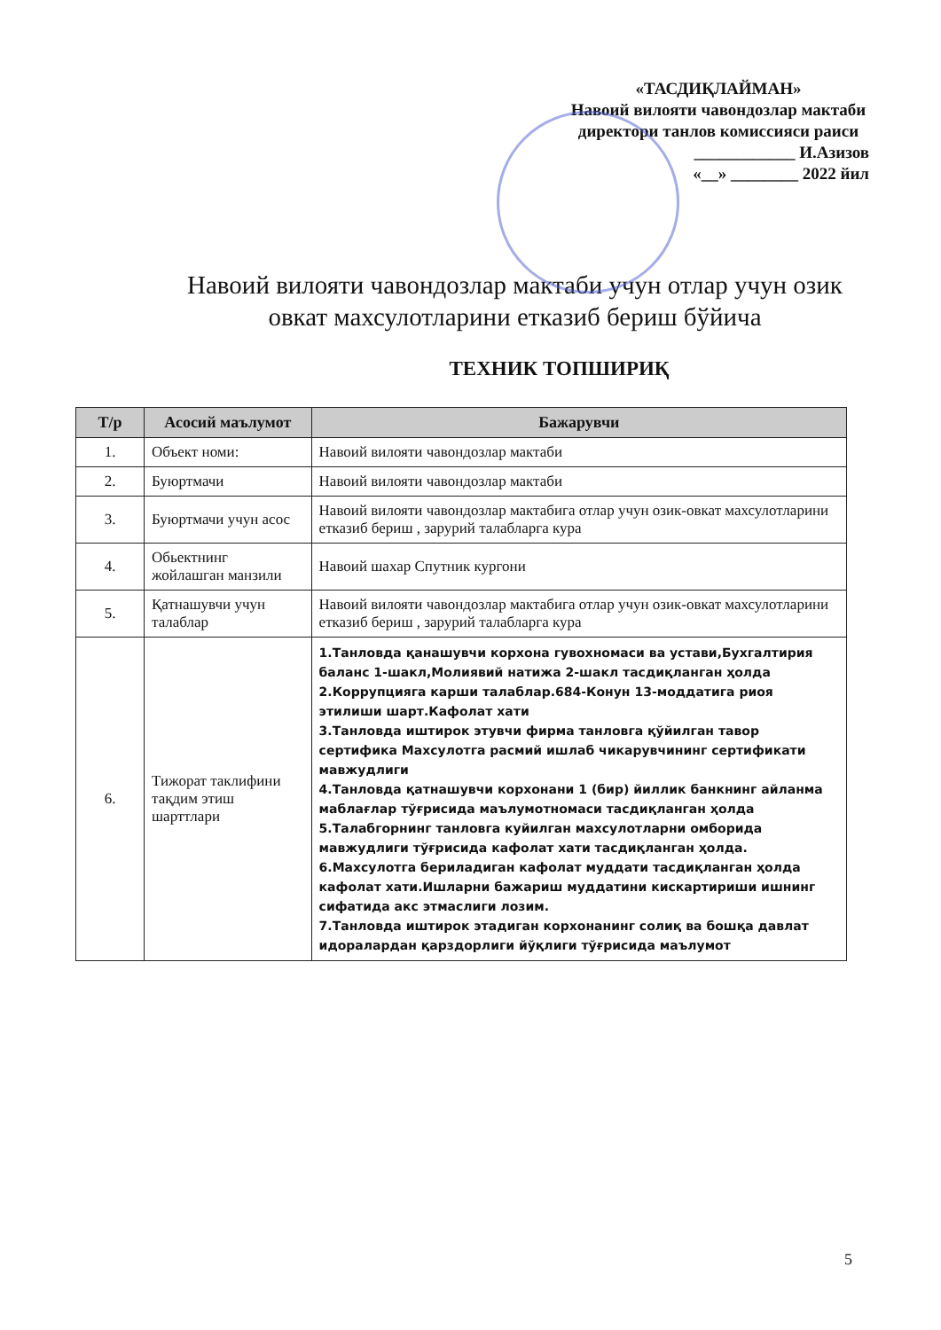«ТАСДИҚЛАЙМАН»
Навоий вилояти чавондозлар мактаби директори танлов комиссияси раиси
____________ И.Азизов
«__» ________ 2022 йил
Навоий вилояти чавондозлар мактаби учун отлар учун озик овкат махсулотларини етказиб бериш бўйича
ТЕХНИК ТОПШИРИҚ
| Т/р | Асосий маълумот | Бажарувчи |
| --- | --- | --- |
| 1. | Объект номи: | Навоий вилояти чавондозлар мактаби |
| 2. | Буюртмачи | Навоий вилояти чавондозлар мактаби |
| 3. | Буюртмачи учун асос | Навоий вилояти чавондозлар мактабига отлар учун озик-овкат махсулотларини етказиб бериш , зарурий талабларга кура |
| 4. | Обьектнинг жойлашган манзили | Навоий шахар Спутник кургони |
| 5. | Қатнашувчи учун талаблар | Навоий вилояти чавондозлар мактабига отлар учун озик-овкат махсулотларини етказиб бериш , зарурий талабларга кура |
| 6. | Тижорат таклифини тақдим этиш шарттлари | 1.Танловда қанашувчи корхона гувохномаси ва устави,Бухгалтирия баланс 1-шакл,Молиявий натижа 2-шакл тасдиқланган ҳолда 2.Коррупцияга карши талаблар.684-Конун 13-моддатига риоя этилиши шарт.Кафолат хати 3.Танловда иштирок этувчи фирма танловга қўйилган тавор сертифика Махсулотга расмий ишлаб чикарувчининг сертификати мавжудлиги 4.Танловда қатнашувчи корхонани 1 (бир) йиллик банкнинг айланма маблағлар тўғрисида маълумотномаси тасдиқланган ҳолда 5.Талабгорнинг танловга куйилган махсулотларни омборида мавжудлиги тўғрисида кафолат хати тасдиқланган ҳолда. 6.Махсулотга бериладиган кафолат муддати тасдиқланган ҳолда кафолат хати.Ишларни бажариш муддатини кискартириши ишнинг сифатида акс этмаслиги лозим. 7.Танловда иштирок этадиган корхонанинг солиқ ва бошқа давлат идоралардан қарздорлиги йўқлиги тўғрисида маълумот |
5